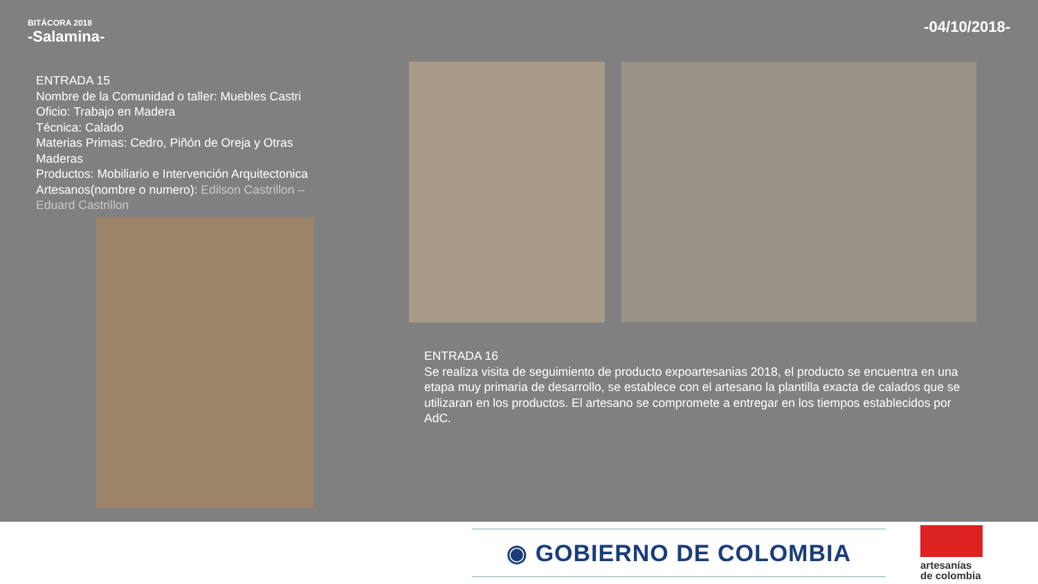BITÁCORA 2018
-Salamina-
-04/10/2018-
ENTRADA 15
Nombre de la Comunidad o taller: Muebles Castri
Oficio: Trabajo en Madera
Técnica: Calado
Materias Primas: Cedro, Piñón de Oreja y Otras Maderas
Productos: Mobiliario e Intervención Arquitectonica
Artesanos(nombre o numero): Edilson Castrillon – Eduard Castrillon
ENTRADA 16
Se realiza visita de seguimiento de producto expoartesanias 2018, el producto se encuentra en una etapa muy primaria de desarrollo, se establece con el artesano la plantilla exacta de calados que se utilizaran en los productos. El artesano se compromete a entregar en los tiempos establecidos por AdC.
◉ GOBIERNO DE COLOMBIA
artesanías
de colombia